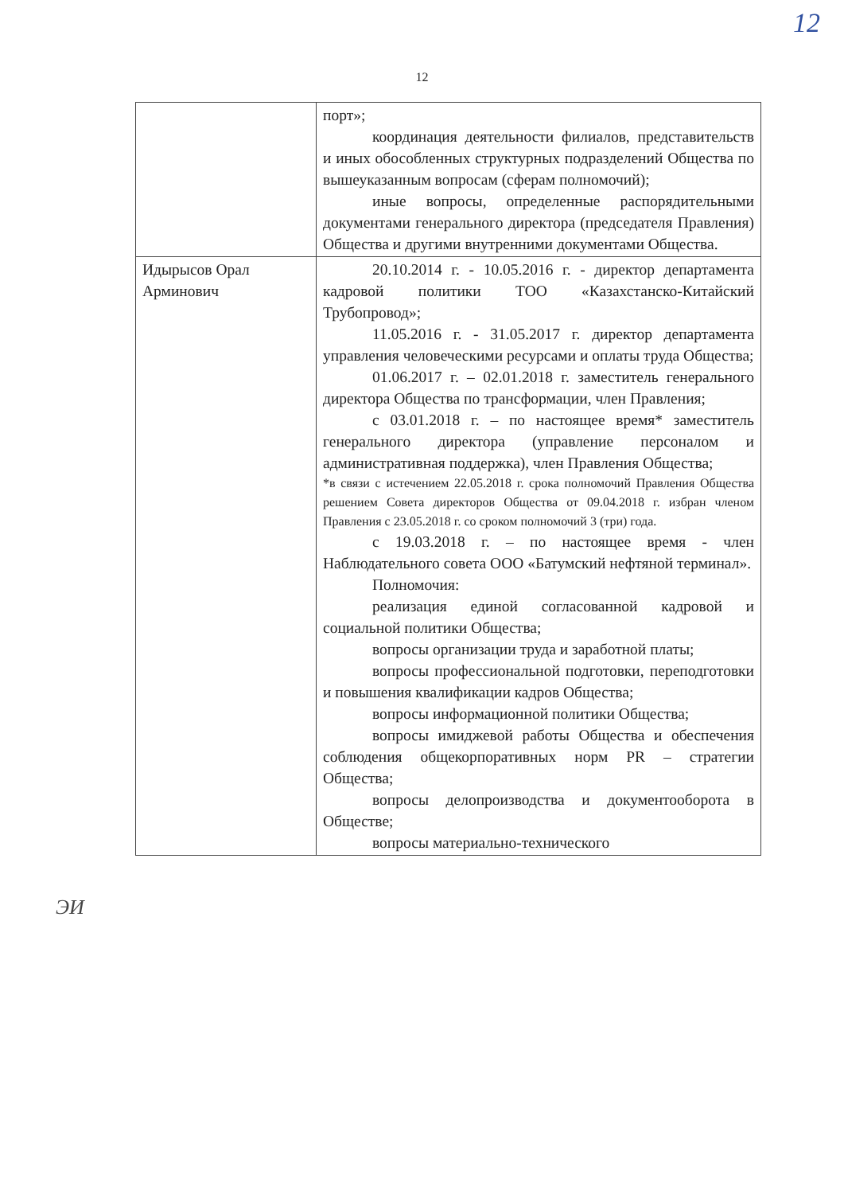12
12
| | порт»; координация деятельности филиалов, представительств и иных обособленных структурных подразделений Общества по вышеуказанным вопросам (сферам полномочий); иные вопросы, определенные распорядительными документами генерального директора (председателя Правления) Общества и другими внутренними документами Общества. |
| Идырысов Орал Арминович | 20.10.2014 г. - 10.05.2016 г. - директор департамента кадровой политики ТОО «Казахстанско-Китайский Трубопровод»; 11.05.2016 г. - 31.05.2017 г. директор департамента управления человеческими ресурсами и оплаты труда Общества; 01.06.2017 г. – 02.01.2018 г. заместитель генерального директора Общества по трансформации, член Правления; с 03.01.2018 г. – по настоящее время* заместитель генерального директора (управление персоналом и административная поддержка), член Правления Общества; *в связи с истечением 22.05.2018 г. срока полномочий Правления Общества решением Совета директоров Общества от 09.04.2018 г. избран членом Правления с 23.05.2018 г. со сроком полномочий 3 (три) года. с 19.03.2018 г. – по настоящее время - член Наблюдательного совета ООО «Батумский нефтяной терминал». Полномочия: реализация единой согласованной кадровой и социальной политики Общества; вопросы организации труда и заработной платы; вопросы профессиональной подготовки, переподготовки и повышения квалификации кадров Общества; вопросы информационной политики Общества; вопросы имиджевой работы Общества и обеспечения соблюдения общекорпоративных норм PR – стратегии Общества; вопросы делопроизводства и документооборота в Обществе; вопросы материально-технического |
ЭИ